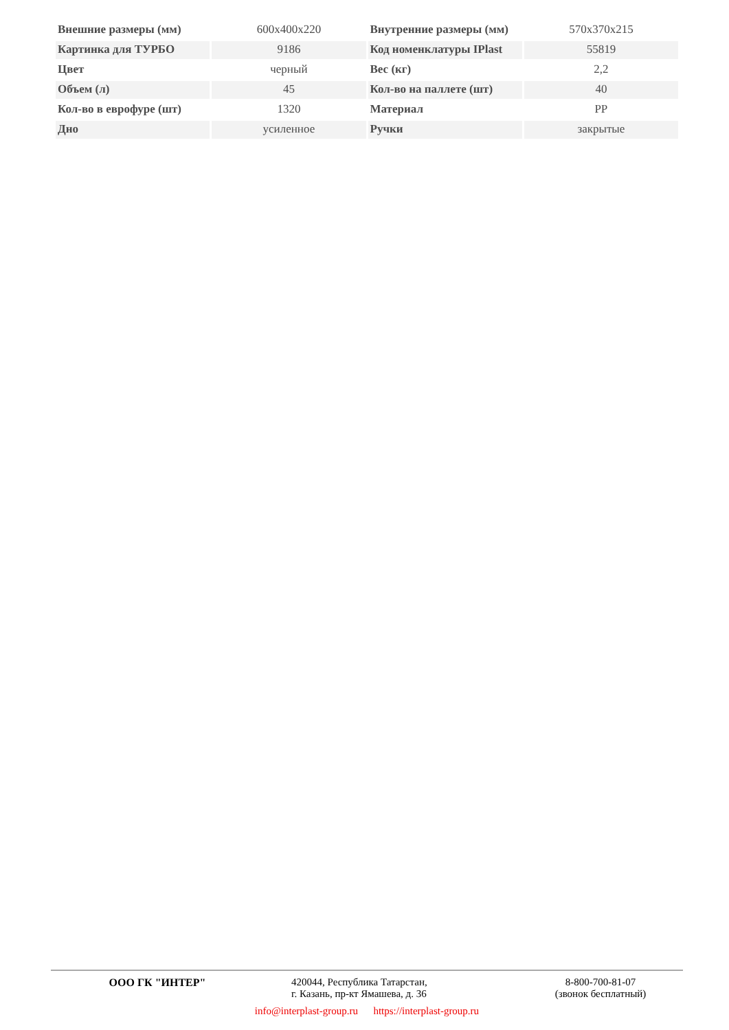| Внешние размеры (мм) | 600x400x220 | Внутренние размеры (мм) | 570x370x215 |
| Картинка для ТУРБО | 9186 | Код номенклатуры IPlast | 55819 |
| Цвет | черный | Вес (кг) | 2,2 |
| Объем (л) | 45 | Кол-во на паллете (шт) | 40 |
| Кол-во в еврофуре (шт) | 1320 | Материал | PP |
| Дно | усиленное | Ручки | закрытые |
ООО ГК "ИНТЕР" 420044, Республика Татарстан,
г. Казань, пр-кт Ямашева, д. 36
8-800-700-81-07
(звонок бесплатный)
info@interplast-group.ru https://interplast-group.ru